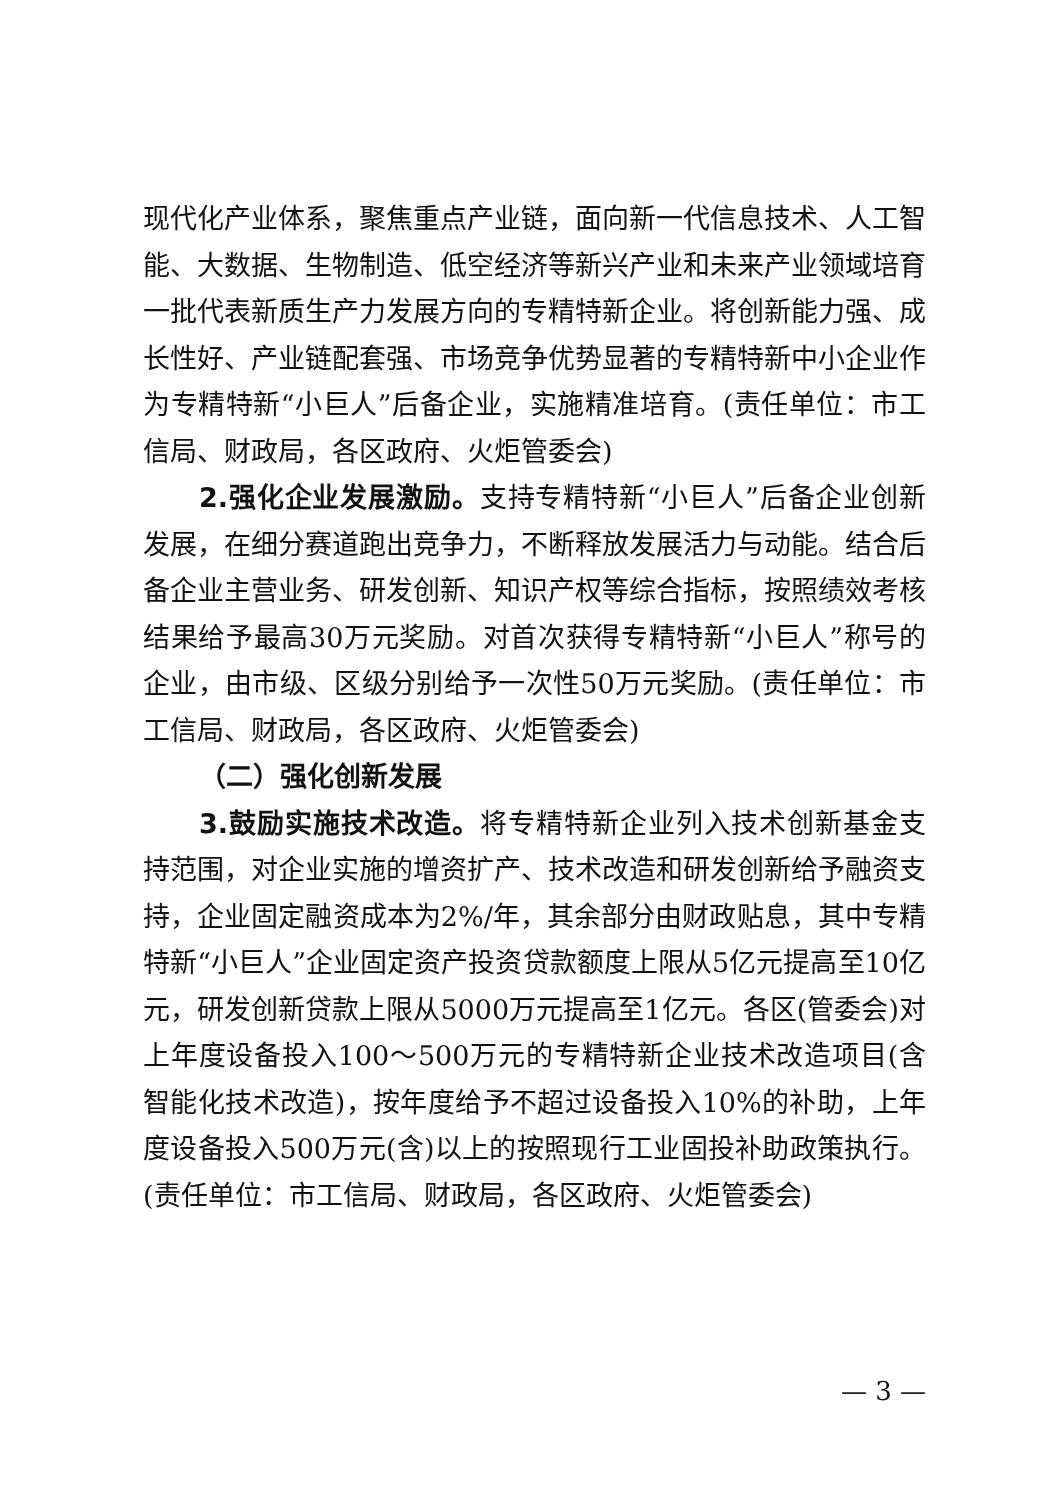现代化产业体系，聚焦重点产业链，面向新一代信息技术、人工智能、大数据、生物制造、低空经济等新兴产业和未来产业领域培育一批代表新质生产力发展方向的专精特新企业。将创新能力强、成长性好、产业链配套强、市场竞争优势显著的专精特新中小企业作为专精特新“小巨人”后备企业，实施精准培育。(责任单位：市工信局、财政局，各区政府、火炬管委会)
2.强化企业发展激励。支持专精特新“小巨人”后备企业创新发展，在细分赛道跑出竞争力，不断释放发展活力与动能。结合后备企业主营业务、研发创新、知识产权等综合指标，按照绩效考核结果给予最高30万元奖励。对首次获得专精特新“小巨人”称号的企业，由市级、区级分别给予一次性50万元奖励。(责任单位：市工信局、财政局，各区政府、火炬管委会)
（二）强化创新发展
3.鼓励实施技术改造。将专精特新企业列入技术创新基金支持范围，对企业实施的增资扩产、技术改造和研发创新给予融资支持，企业固定融资成本为2%/年，其余部分由财政贴息，其中专精特新“小巨人”企业固定资产投资贷款额度上限从5亿元提高至10亿元，研发创新贷款上限从5000万元提高至1亿元。各区(管委会)对上年度设备投入100～500万元的专精特新企业技术改造项目(含智能化技术改造)，按年度给予不超过设备投入10%的补助，上年度设备投入500万元(含)以上的按照现行工业固投补助政策执行。(责任单位：市工信局、财政局，各区政府、火炬管委会)
— 3 —